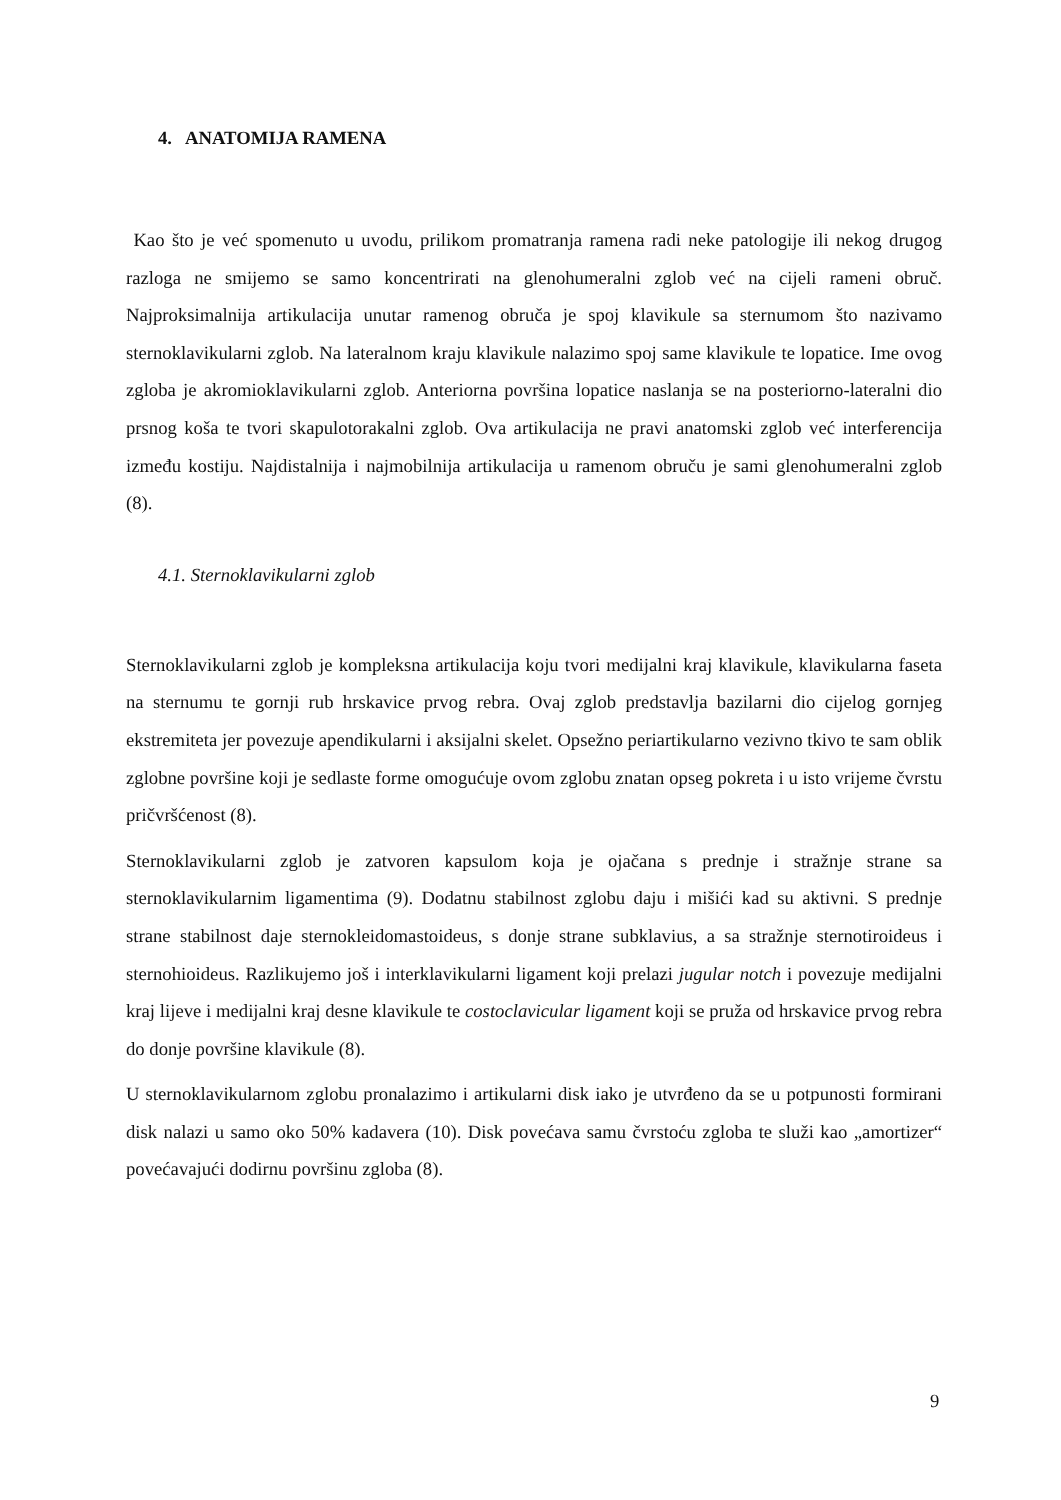4. ANATOMIJA RAMENA
Kao što je već spomenuto u uvodu, prilikom promatranja ramena radi neke patologije ili nekog drugog razloga ne smijemo se samo koncentrirati na glenohumeralni zglob već na cijeli rameni obruč. Najproksimalnija artikulacija unutar ramenog obruča je spoj klavikule sa sternumom što nazivamo sternoklavikularni zglob. Na lateralnom kraju klavikule nalazimo spoj same klavikule te lopatice. Ime ovog zgloba je akromioklavikularni zglob. Anteriorna površina lopatice naslanja se na posteriorno-lateralni dio prsnog koša te tvori skapulotorakalni zglob. Ova artikulacija ne pravi anatomski zglob već interferencija između kostiju. Najdistalnija i najmobilnija artikulacija u ramenom obruču je sami glenohumeralni zglob (8).
4.1. Sternoklavikularni zglob
Sternoklavikularni zglob je kompleksna artikulacija koju tvori medijalni kraj klavikule, klavikularna faseta na sternumu te gornji rub hrskavice prvog rebra. Ovaj zglob predstavlja bazilarni dio cijelog gornjeg ekstremiteta jer povezuje apendikularni i aksijalni skelet. Opsežno periartikularno vezivno tkivo te sam oblik zglobne površine koji je sedlaste forme omogućuje ovom zglobu znatan opseg pokreta i u isto vrijeme čvrstu pričvršćenost (8).
Sternoklavikularni zglob je zatvoren kapsulom koja je ojačana s prednje i stražnje strane sa sternoklavikularnim ligamentima (9). Dodatnu stabilnost zglobu daju i mišići kad su aktivni. S prednje strane stabilnost daje sternokleidomastoideus, s donje strane subklavius, a sa stražnje sternotiroideus i sternohioideus. Razlikujemo još i interklavikularni ligament koji prelazi jugular notch i povezuje medijalni kraj lijeve i medijalni kraj desne klavikule te costoclavicular ligament koji se pruža od hrskavice prvog rebra do donje površine klavikule (8).
U sternoklavikularnom zglobu pronalazimo i artikularni disk iako je utvrđeno da se u potpunosti formirani disk nalazi u samo oko 50% kadavera (10). Disk povećava samu čvrstoću zgloba te služi kao „amortizer“ povećavajući dodirnu površinu zgloba (8).
9